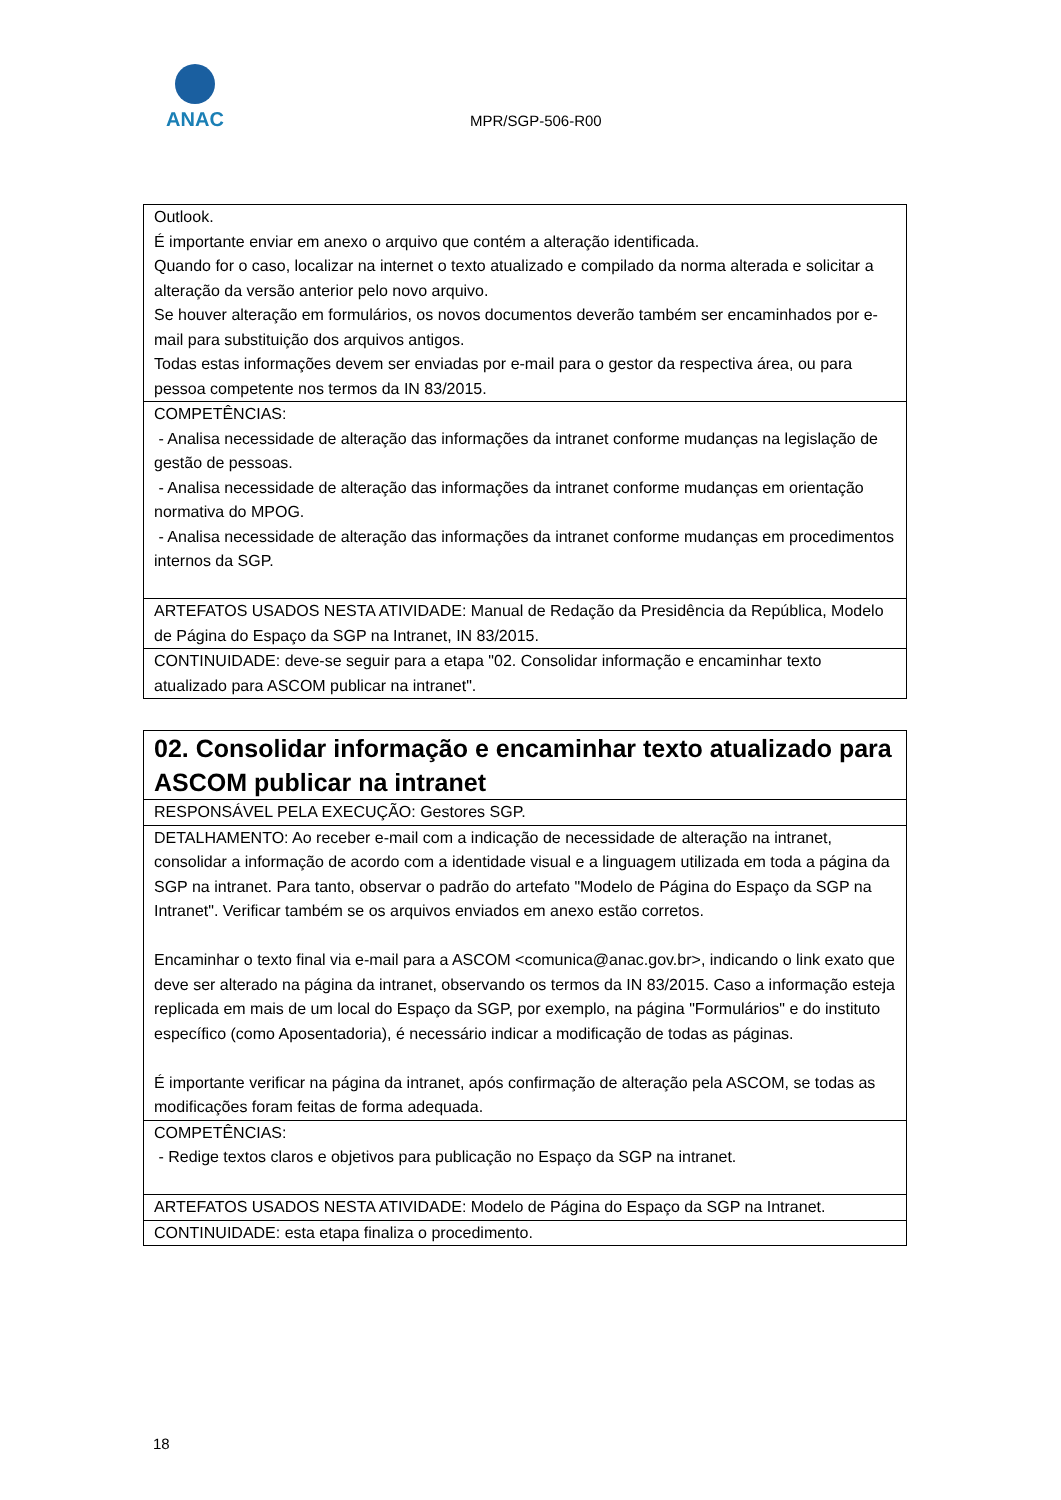ANAC
MPR/SGP-506-R00
| Outlook. É importante enviar em anexo o arquivo que contém a alteração identificada. Quando for o caso, localizar na internet o texto atualizado e compilado da norma alterada e solicitar a alteração da versão anterior pelo novo arquivo. Se houver alteração em formulários, os novos documentos deverão também ser encaminhados por e-mail para substituição dos arquivos antigos. Todas estas informações devem ser enviadas por e-mail para o gestor da respectiva área, ou para pessoa competente nos termos da IN 83/2015. |
| COMPETÊNCIAS: - Analisa necessidade de alteração das informações da intranet conforme mudanças na legislação de gestão de pessoas. - Analisa necessidade de alteração das informações da intranet conforme mudanças em orientação normativa do MPOG. - Analisa necessidade de alteração das informações da intranet conforme mudanças em procedimentos internos da SGP. |
| ARTEFATOS USADOS NESTA ATIVIDADE: Manual de Redação da Presidência da República, Modelo de Página do Espaço da SGP na Intranet, IN 83/2015. |
| CONTINUIDADE: deve-se seguir para a etapa "02. Consolidar informação e encaminhar texto atualizado para ASCOM publicar na intranet". |
| 02. Consolidar informação e encaminhar texto atualizado para ASCOM publicar na intranet |
| RESPONSÁVEL PELA EXECUÇÃO: Gestores SGP. |
| DETALHAMENTO: Ao receber e-mail com a indicação de necessidade de alteração na intranet, consolidar a informação de acordo com a identidade visual e a linguagem utilizada em toda a página da SGP na intranet. Para tanto, observar o padrão do artefato "Modelo de Página do Espaço da SGP na Intranet". Verificar também se os arquivos enviados em anexo estão corretos. Encaminhar o texto final via e-mail para a ASCOM <comunica@anac.gov.br>, indicando o link exato que deve ser alterado na página da intranet, observando os termos da IN 83/2015. Caso a informação esteja replicada em mais de um local do Espaço da SGP, por exemplo, na página "Formulários" e do instituto específico (como Aposentadoria), é necessário indicar a modificação de todas as páginas. É importante verificar na página da intranet, após confirmação de alteração pela ASCOM, se todas as modificações foram feitas de forma adequada. |
| COMPETÊNCIAS: - Redige textos claros e objetivos para publicação no Espaço da SGP na intranet. |
| ARTEFATOS USADOS NESTA ATIVIDADE: Modelo de Página do Espaço da SGP na Intranet. |
| CONTINUIDADE: esta etapa finaliza o procedimento. |
18